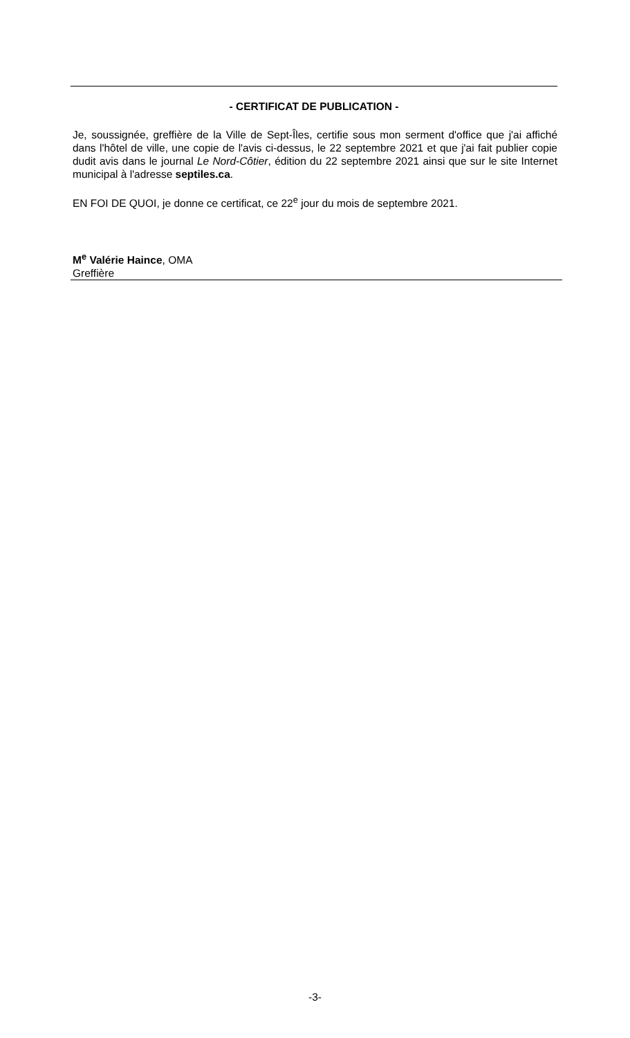- CERTIFICAT DE PUBLICATION -
Je, soussignée, greffière de la Ville de Sept-Îles, certifie sous mon serment d'office que j'ai affiché dans l'hôtel de ville, une copie de l'avis ci-dessus, le 22 septembre 2021 et que j'ai fait publier copie dudit avis dans le journal Le Nord-Côtier, édition du 22 septembre 2021 ainsi que sur le site Internet municipal à l'adresse septiles.ca.
EN FOI DE QUOI, je donne ce certificat, ce 22<sup>e</sup> jour du mois de septembre 2021.
M<sup>e</sup> Valérie Haince, OMA
Greffière
-3-